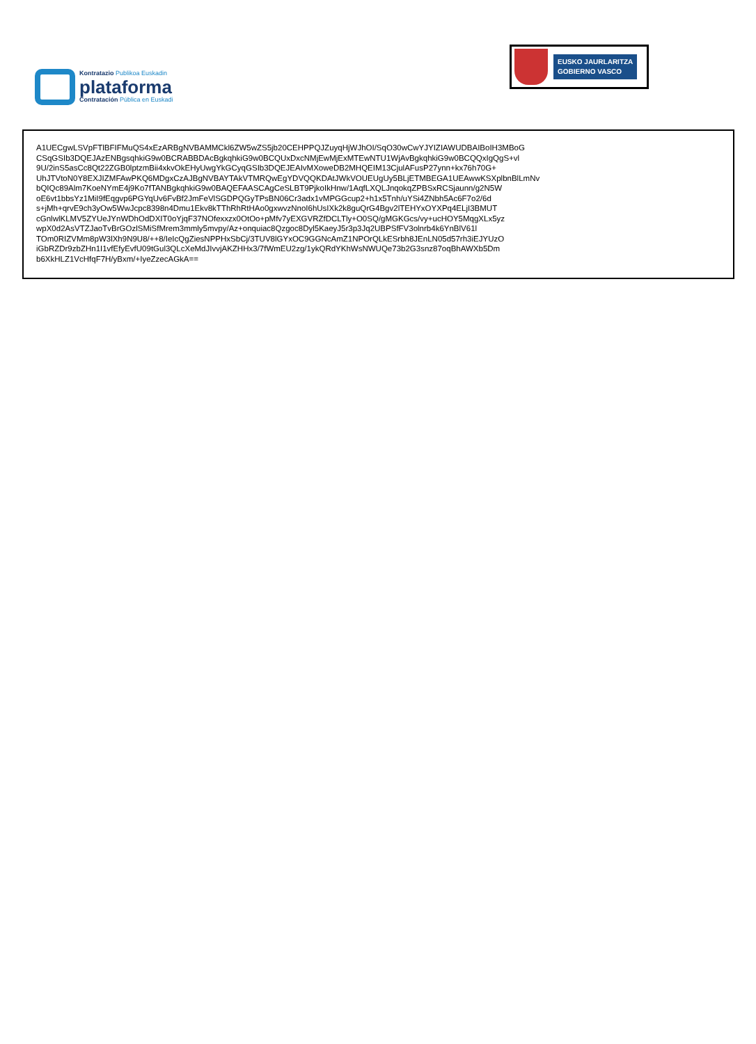Kontratazio Publikoa Euskadin
plataforma
Contratación Pública en Euskadi
EUSKO JAURLARITZA
GOBIERNO VASCO
A1UECgwLSVpFTlBFIFMuQS4xEzARBgNVBAMMCkl6ZW5wZS5jb20CEHPPQJZuyqHjWJhOI/SqO30wCwYJYIZIAWUDBAIBoIH3MBoG
CSqGSIb3DQEJAzENBgsqhkiG9w0BCRABBDAcBgkqhkiG9w0BCQUxDxcNMjEwMjExMTEwNTU1WjAvBgkqhkiG9w0BCQQxIgQgS+vl
9U/2inS5asCc8Qt22ZGB0lptzmBii4xkvOkEHyUwgYkGCyqGSIb3DQEJEAIvMXoweDB2MHQEIM13CjulAFusP27ynn+kx76h70G+
UhJTVtoN0Y8EXJIZMFAwPKQ6MDgxCzAJBgNVBAYTAkVTMRQwEgYDVQQKDAtJWkVOUEUgUy5BLjETMBEGA1UEAwwKSXplbnBlLmNv
bQIQc89Alm7KoeNYmE4j9Ko7fTANBgkqhkiG9w0BAQEFAASCAgCeSLBT9PjkoIkHnw/1AqfLXQLJnqokqZPBSxRCSjaunn/g2N5W
oE6vt1bbsYz1MiI9fEqgvp6PGYqUv6FvBf2JmFeVlSGDPQGyTPsBN06Cr3adx1vMPGGcup2+h1x5Tnh/uYSi4ZNbh5Ac6F7o2/6d
s+jMh+qrvE9ch3yOw5WwJcpc8398n4Dmu1Ekv8kTThRhRtHAo0gxwvzNnoI6hUsIXk2k8guQrG4Bgv2lTEHYxOYXPq4ELjI3BMUT
cGnlwlKLMV5ZYUeJYnWDhOdDXIT0oYjqF37NOfexxzx0OtOo+pMfv7yEXGVRZfDCLTly+O0SQ/gMGKGcs/vy+ucHOY5MqgXLx5yz
wpX0d2AsVTZJaoTvBrGOzlSMiSfMrem3mmly5mvpy/Az+onquiac8Qzgoc8Dyl5KaeyJ5r3p3Jq2UBPSfFV3olnrb4k6YnBlV61l
TOm0RIZVMm8pW3lXh9N9U8/++8/IeIcQgZiesNPPHxSbCj/3TUV8lGYxOC9GGNcAmZ1NPOrQLkESrbh8JEnLN05d57rh3iEJYUzO
iGbRZDr9zbZHn1I1vfEfyEvfU09tGul3QLcXeMdJIvvjAKZHHx3/7fWmEU2zg/1ykQRdYKhWsNWUQe73b2G3snz87oqBhAWXb5Dm
b6XkHLZ1VcHfqF7H/yBxm/+IyeZzecAGkA==